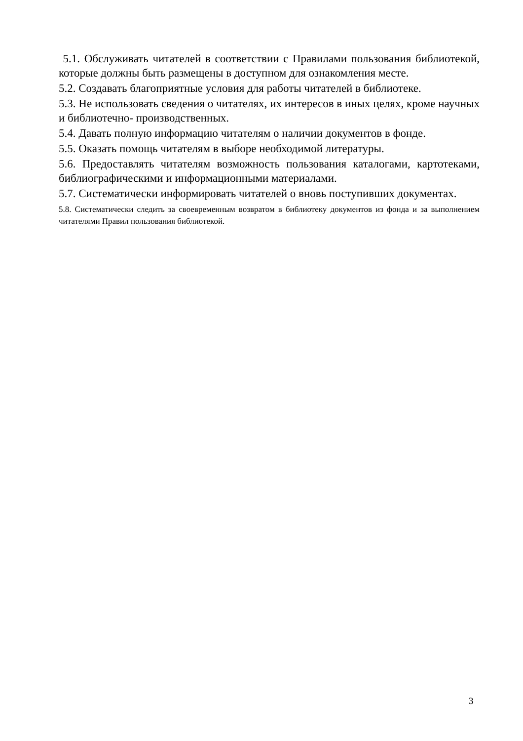5.1. Обслуживать читателей в соответствии с Правилами пользования библиотекой, которые должны быть размещены в доступном для ознакомления месте.
5.2. Создавать благоприятные условия для работы читателей в библиотеке.
5.3. Не использовать сведения о читателях, их интересов в иных целях, кроме научных и библиотечно- производственных.
5.4. Давать полную информацию читателям о наличии документов в фонде.
5.5. Оказать помощь читателям в выборе необходимой литературы.
5.6. Предоставлять читателям возможность пользования каталогами, картотеками, библиографическими и информационными материалами.
5.7. Систематически информировать читателей о вновь поступивших документах.
5.8. Систематически следить за своевременным возвратом в библиотеку документов из фонда и за выполнением читателями Правил пользования библиотекой.
3